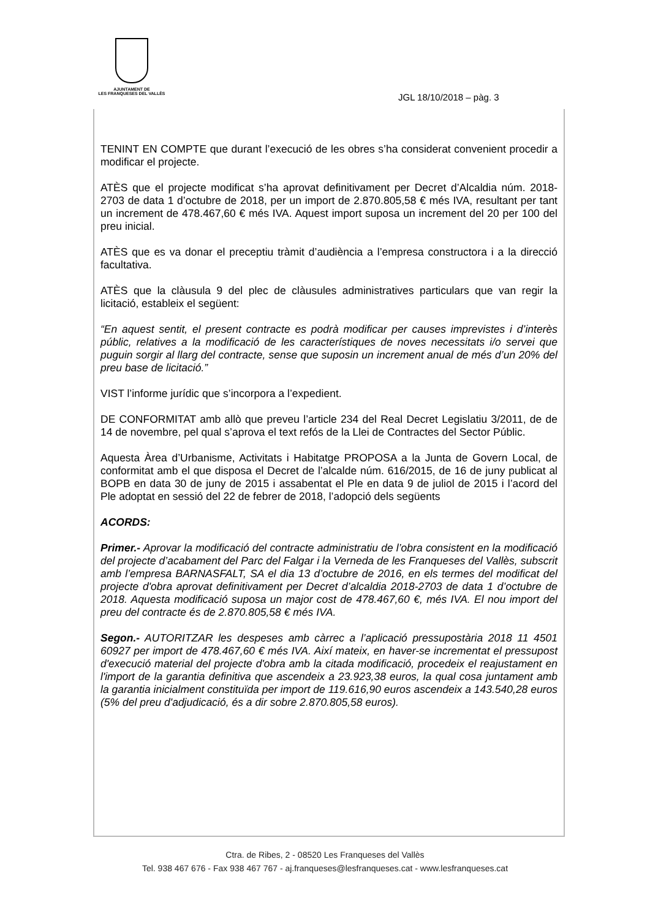AJUNTAMENT DE
LES FRANQUESES DEL VALLÈS
JGL 18/10/2018 – pàg. 3
TENINT EN COMPTE que durant l’execució de les obres s’ha considerat convenient procedir a modificar el projecte.
ATÈS que el projecte modificat s’ha aprovat definitivament per Decret d’Alcaldia núm. 2018-2703 de data 1 d’octubre de 2018, per un import de 2.870.805,58 € més IVA, resultant per tant un increment de 478.467,60 € més IVA. Aquest import suposa un increment del 20 per 100 del preu inicial.
ATÈS que es va donar el preceptiu tràmit d’audiència a l’empresa constructora i a la direcció facultativa.
ATÈS que la clàusula 9 del plec de clàusules administratives particulars que van regir la licitació, estableix el següent:
“En aquest sentit, el present contracte es podrà modificar per causes imprevistes i d’interès públic, relatives a la modificació de les característiques de noves necessitats i/o servei que puguin sorgir al llarg del contracte, sense que suposin un increment anual de més d’un 20% del preu base de licitació.”
VIST l’informe jurídic que s’incorpora a l’expedient.
DE CONFORMITAT amb allò que preveu l’article 234 del Real Decret Legislatiu 3/2011, de de 14 de novembre, pel qual s’aprova el text refós de la Llei de Contractes del Sector Públic.
Aquesta Àrea d’Urbanisme, Activitats i Habitatge PROPOSA a la Junta de Govern Local, de conformitat amb el que disposa el Decret de l’alcalde núm. 616/2015, de 16 de juny publicat al BOPB en data 30 de juny de 2015 i assabentat el Ple en data 9 de juliol de 2015 i l’acord del Ple adoptat en sessió del 22 de febrer de 2018, l’adopció dels següents
ACORDS:
Primer.- Aprovar la modificació del contracte administratiu de l’obra consistent en la modificació del projecte d’acabament del Parc del Falgar i la Verneda de les Franqueses del Vallès, subscrit amb l’empresa BARNASFALT, SA el dia 13 d’octubre de 2016, en els termes del modificat del projecte d'obra aprovat definitivament per Decret d’alcaldia 2018-2703 de data 1 d’octubre de 2018. Aquesta modificació suposa un major cost de 478.467,60 €, més IVA. El nou import del preu del contracte és de 2.870.805,58 € més IVA.
Segon.- AUTORITZAR les despeses amb càrrec a l’aplicació pressupostària 2018 11 4501 60927 per import de 478.467,60 € més IVA. Així mateix, en haver-se incrementat el pressupost d'execució material del projecte d'obra amb la citada modificació, procedeix el reajustament en l'import de la garantia definitiva que ascendeix a 23.923,38 euros, la qual cosa juntament amb la garantia inicialment constituïda per import de 119.616,90 euros ascendeix a 143.540,28 euros (5% del preu d'adjudicació, és a dir sobre 2.870.805,58 euros).
Ctra. de Ribes, 2 - 08520 Les Franqueses del Vallès
Tel. 938 467 676 - Fax 938 467 767 - aj.franqueses@lesfranqueses.cat - www.lesfranqueses.cat